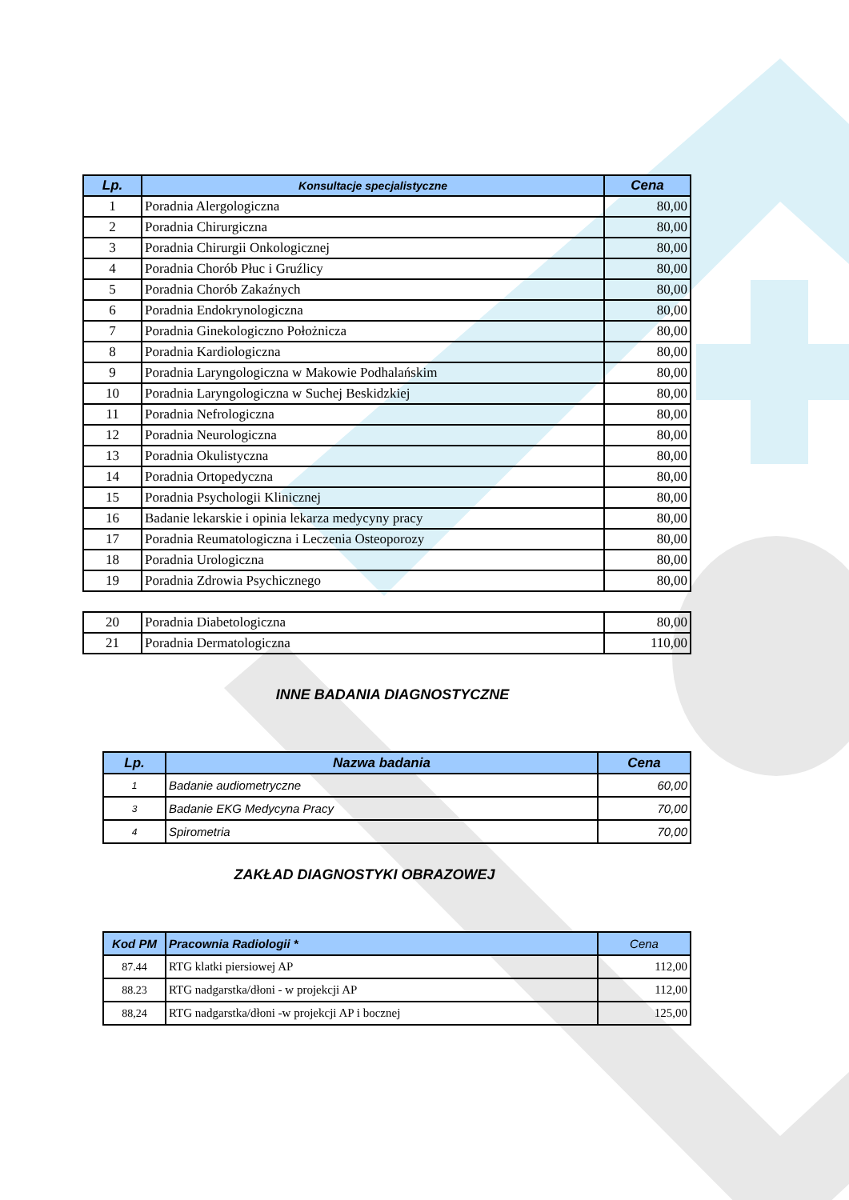| Lp. | Konsultacje specjalistyczne | Cena |
| --- | --- | --- |
| 1 | Poradnia Alergologiczna | 80,00 |
| 2 | Poradnia Chirurgiczna | 80,00 |
| 3 | Poradnia Chirurgii Onkologicznej | 80,00 |
| 4 | Poradnia Chorób Płuc i Gruźlicy | 80,00 |
| 5 | Poradnia Chorób Zakaźnych | 80,00 |
| 6 | Poradnia Endokrynologiczna | 80,00 |
| 7 | Poradnia Ginekologiczno Położnicza | 80,00 |
| 8 | Poradnia Kardiologiczna | 80,00 |
| 9 | Poradnia Laryngologiczna w Makowie Podhalańskim | 80,00 |
| 10 | Poradnia Laryngologiczna w Suchej Beskidzkiej | 80,00 |
| 11 | Poradnia Nefrologiczna | 80,00 |
| 12 | Poradnia Neurologiczna | 80,00 |
| 13 | Poradnia Okulistyczna | 80,00 |
| 14 | Poradnia Ortopedyczna | 80,00 |
| 15 | Poradnia Psychologii Klinicznej | 80,00 |
| 16 | Badanie lekarskie i opinia lekarza medycyny pracy | 80,00 |
| 17 | Poradnia Reumatologiczna i Leczenia Osteoporozy | 80,00 |
| 18 | Poradnia Urologiczna | 80,00 |
| 19 | Poradnia Zdrowia Psychicznego | 80,00 |
| 20 | Poradnia Diabetologiczna | 80,00 |
| 21 | Poradnia Dermatologiczna | 110,00 |
INNE BADANIA DIAGNOSTYCZNE
| Lp. | Nazwa badania | Cena |
| --- | --- | --- |
| 1 | Badanie audiometryczne | 60,00 |
| 3 | Badanie EKG Medycyna Pracy | 70,00 |
| 4 | Spirometria | 70,00 |
ZAKŁAD DIAGNOSTYKI OBRAZOWEJ
| Kod PM | Pracownia Radiologii * | Cena |
| --- | --- | --- |
| 87.44 | RTG klatki piersiowej AP | 112,00 |
| 88.23 | RTG nadgarstka/dłoni - w projekcji AP | 112,00 |
| 88,24 | RTG nadgarstka/dłoni -w projekcji AP i bocznej | 125,00 |